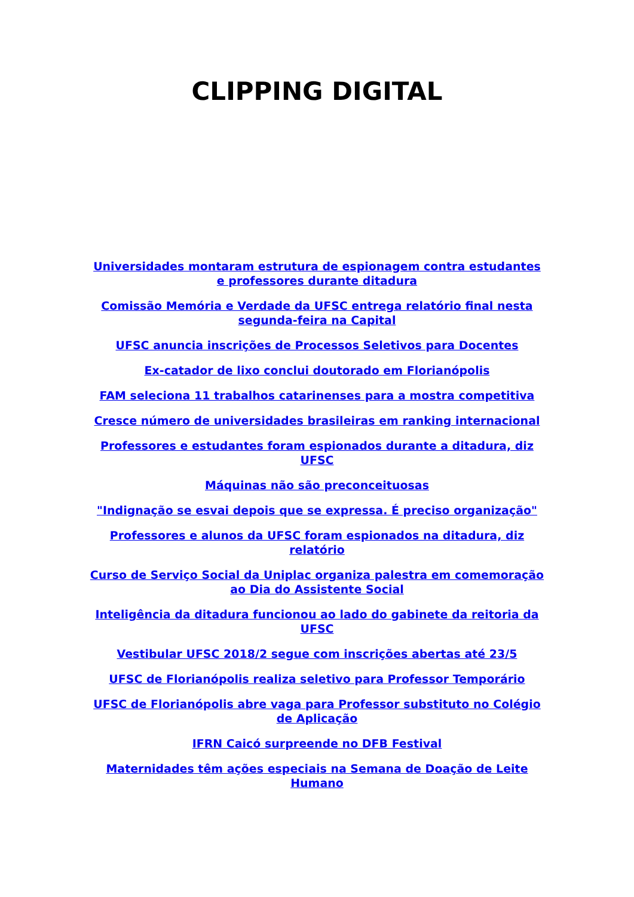CLIPPING DIGITAL
Universidades montaram estrutura de espionagem contra estudantes e professores durante ditadura
Comissão Memória e Verdade da UFSC entrega relatório final nesta segunda-feira na Capital
UFSC anuncia inscrições de Processos Seletivos para Docentes
Ex-catador de lixo conclui doutorado em Florianópolis
FAM seleciona 11 trabalhos catarinenses para a mostra competitiva
Cresce número de universidades brasileiras em ranking internacional
Professores e estudantes foram espionados durante a ditadura, diz UFSC
Máquinas não são preconceituosas
"Indignação se esvai depois que se expressa. É preciso organização"
Professores e alunos da UFSC foram espionados na ditadura, diz relatório
Curso de Serviço Social da Uniplac organiza palestra em comemoração ao Dia do Assistente Social
Inteligência da ditadura funcionou ao lado do gabinete da reitoria da UFSC
Vestibular UFSC 2018/2 segue com inscrições abertas até 23/5
UFSC de Florianópolis realiza seletivo para Professor Temporário
UFSC de Florianópolis abre vaga para Professor substituto no Colégio de Aplicação
IFRN Caicó surpreende no DFB Festival
Maternidades têm ações especiais na Semana de Doação de Leite Humano